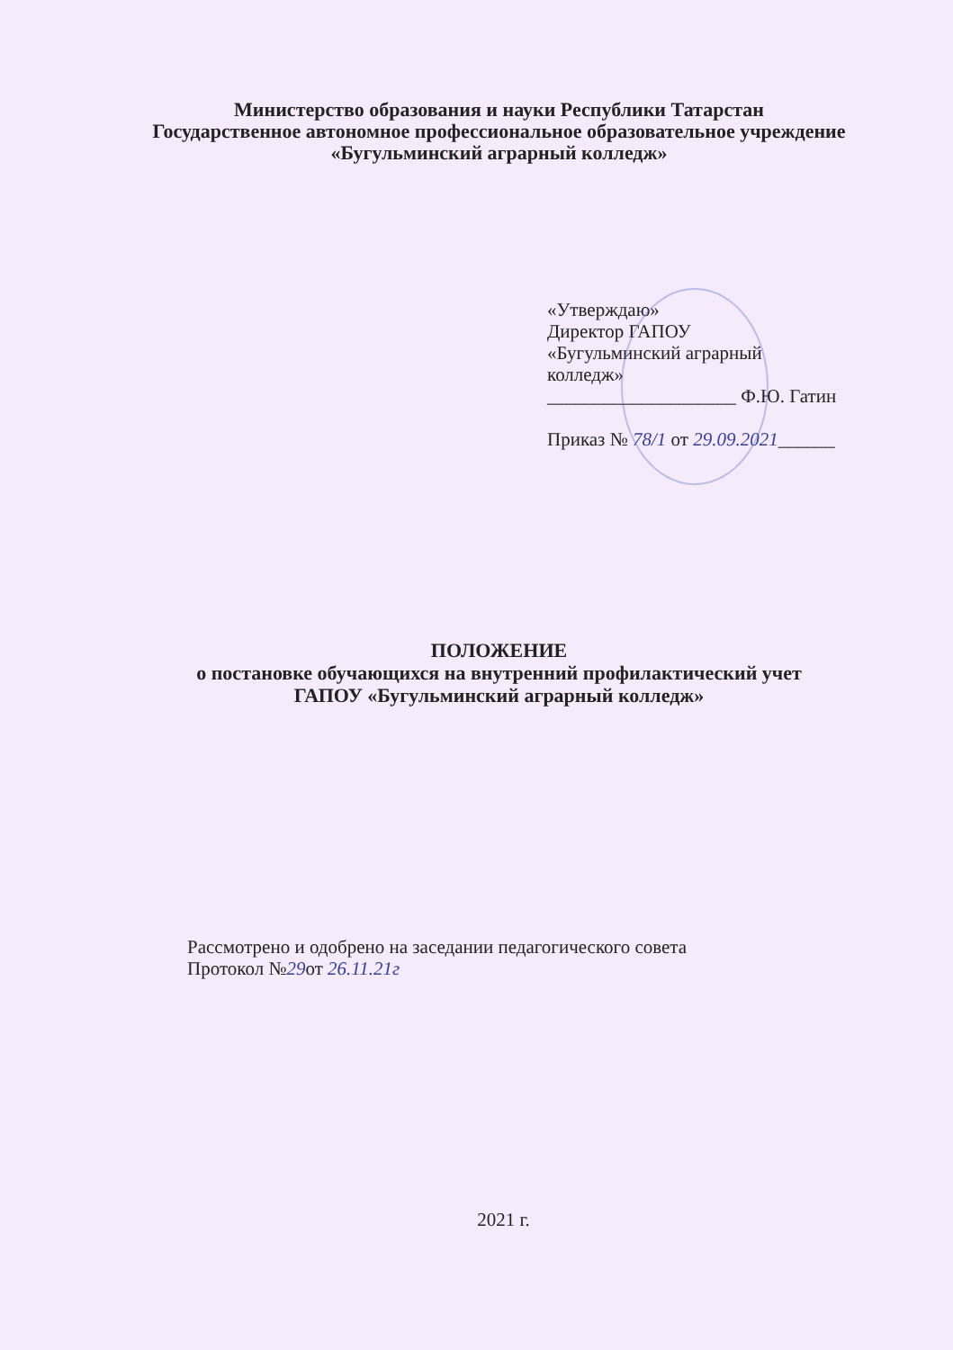Министерство образования и науки Республики Татарстан
Государственное автономное профессиональное образовательное учреждение
«Бугульминский аграрный колледж»
«Утверждаю»
Директор ГАПОУ
«Бугульминский аграрный
колледж»
____________________ Ф.Ю. Гатин
Приказ № 78/1 от 29.09.2021______
ПОЛОЖЕНИЕ
о постановке обучающихся на внутренний профилактический учет
ГАПОУ «Бугульминский аграрный колледж»
Рассмотрено и одобрено на заседании педагогического совета
Протокол №29от 26.11.21г
2021 г.